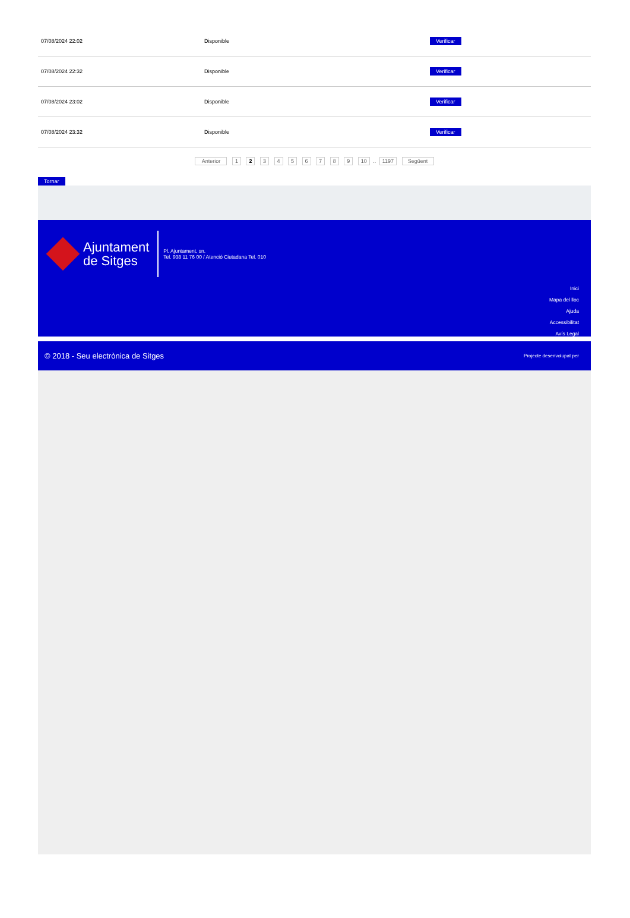| 07/08/2024 22:02 | Disponible | Verificar |
| 07/08/2024 22:32 | Disponible | Verificar |
| 07/08/2024 23:02 | Disponible | Verificar |
| 07/08/2024 23:32 | Disponible | Verificar |
Anterior 1 2 3 4 5 6 7 8 9 10 .. 1197 Següent
Tornar
Ajuntament
de Sitges
Pl. Ajuntament, sn.
Tel. 938 11 76 00 / Atenció Ciutadana Tel. 010
Inici
Mapa del lloc
Ajuda
Accessibilitat
Avís Legal
© 2018 - Seu electrònica de Sitges Projecte desenvolupat per